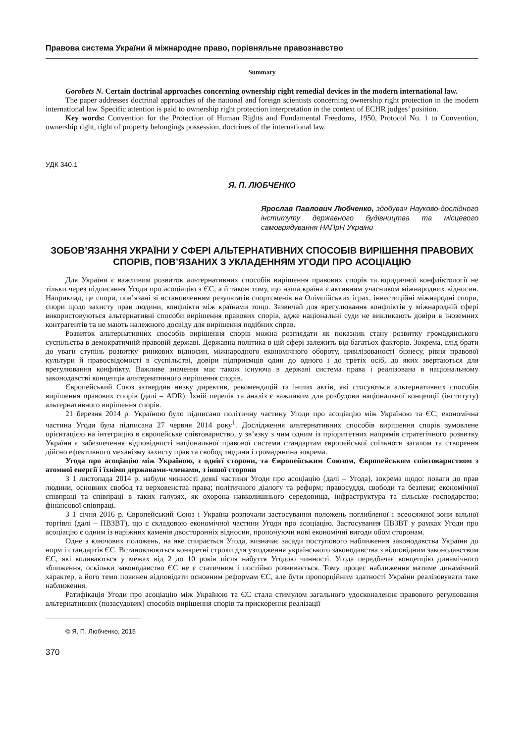Правова система України й міжнародне право, порівняльне правознавство
Summary
Gorobets N. Certain doctrinal approaches concerning ownership right remedial devices in the modern international law.
The paper addresses doctrinal approaches of the national and foreign scientists concerning ownership right protection in the modern international law. Specific attention is paid to ownership right protection interpretation in the context of ECHR judges’ position.
Key words: Convention for the Protection of Human Rights and Fundamental Freedoms, 1950, Protocol No. 1 to Convention, ownership right, right of property belongings possession, doctrines of the international law.
УДК 340.1
Я. П. ЛЮБЧЕНКО
Ярослав Павлович Любченко, здобувач Науково-дослідного інституту державного будівництва та місцевого самоврядування НАПрН України
ЗОБОВ’ЯЗАННЯ УКРАЇНИ У СФЕРІ АЛЬТЕРНАТИВНИХ СПОСОБІВ ВИРІШЕННЯ ПРАВОВИХ СПОРІВ, ПОВ’ЯЗАНИХ З УКЛАДЕННЯМ УГОДИ ПРО АСОЦІАЦІЮ
Для України є важливим розвиток альтернативних способів вирішення правових спорів та юридичної конфліктології не тільки через підписання Угоди про асоціацію з ЄС, а й також тому, що наша країна є активним учасником міжнародних відносин. Наприклад, це спори, пов’язані зі встановленням результатів спортсменів на Олімпійських іграх, інвестиційні міжнародні спори, спори щодо захисту прав людини, конфлікти між країнами тощо. Зазвичай для врегулювання конфліктів у міжнародній сфері використовуються альтернативні способи вирішення правових спорів, адже національні суди не викликають довіри в іноземних контрагентів та не мають належного досвіду для вирішення подібних справ.
Розвиток альтернативних способів вирішення спорів можна розглядати як показник стану розвитку громадянського суспільства в демократичній правовій державі. Державна політика в цій сфері залежить від багатьох факторів. Зокрема, слід брати до уваги ступінь розвитку ринкових відносин, міжнародного економічного обороту, цивілізованості бізнесу, рівня правової культури й правосвідомості в суспільстві, довіри підприємців один до одного і до третіх осіб, до яких звертаються для врегулювання конфлікту. Важливе значення має також існуюча в державі система права і реалізована в національному законодавстві концепція альтернативного вирішення спорів.
Європейський Союз затвердив низку директив, рекомендацій та інших актів, які стосуються альтернативних способів вирішення правових спорів (далі – ADR). Їхній перелік та аналіз є важливим для розбудови національної концепції (інституту) альтернативного вирішення спорів.
21 березня 2014 р. Україною було підписано політичну частину Угоди про асоціацію між Україною та ЄС; економічна частина Угоди була підписана 27 червня 2014 року<sup>1</sup>. Дослідження альтернативних способів вирішення спорів зумовлене орієнтацією на інтеграцію в європейське співтовариство, у зв’язку з чим одним із пріоритетних напрямів стратегічного розвитку України є забезпечення відповідності національної правової системи стандартам європейської спільноти загалом та створення дійсно ефективного механізму захисту прав та свобод людини і громадянина зокрема.
Угода про асоціацію між Україною, з однієї сторони, та Європейським Союзом, Європейським співтовариством з атомної енергії і їхніми державами-членами, з іншої сторони
З 1 листопада 2014 р. набули чинності деякі частини Угоди про асоціацію (далі – Угода), зокрема щодо: поваги до прав людини, основних свобод та верховенства права; політичного діалогу та реформ; правосуддя, свободи та безпеки; економічної співпраці та співпраці в таких галузях, як охорона навколишнього середовища, інфраструктура та сільське господарство; фінансової співпраці.
З 1 січня 2016 р. Європейський Союз і Україна розпочали застосування положень поглибленої і всеосяжної зони вільної торгівлі (далі – ПВЗВТ), що є складовою економічної частини Угоди про асоціацію. Застосування ПВЗВТ у рамках Угоди про асоціацію є одним із наріжних каменів двосторонніх відносин, пропонуючи нові економічні вигоди обом сторонам.
Одне з ключових положень, на яке спирається Угода, визначає засади поступового наближення законодавства України до норм і стандартів ЄС. Встановлюються конкретні строки для узгодження українського законодавства з відповідним законодавством ЄС, які коливаються у межах від 2 до 10 років після набуття Угодою чинності. Угода передбачає концепцію динамічного зближення, оскільки законодавство ЄС не є статичним і постійно розвивається. Тому процес наближення матиме динамічний характер, а його темп повинен відповідати основним реформам ЄС, але бути пропорційним здатності України реалізовувати таке наближення.
Ратифікація Угоди про асоціацію між Україною та ЄС стала стимулом загального удосконалення правового регулювання альтернативних (позасудових) способів вирішення спорів та прискорення реалізації
© Я. П. Любченко, 2015
370